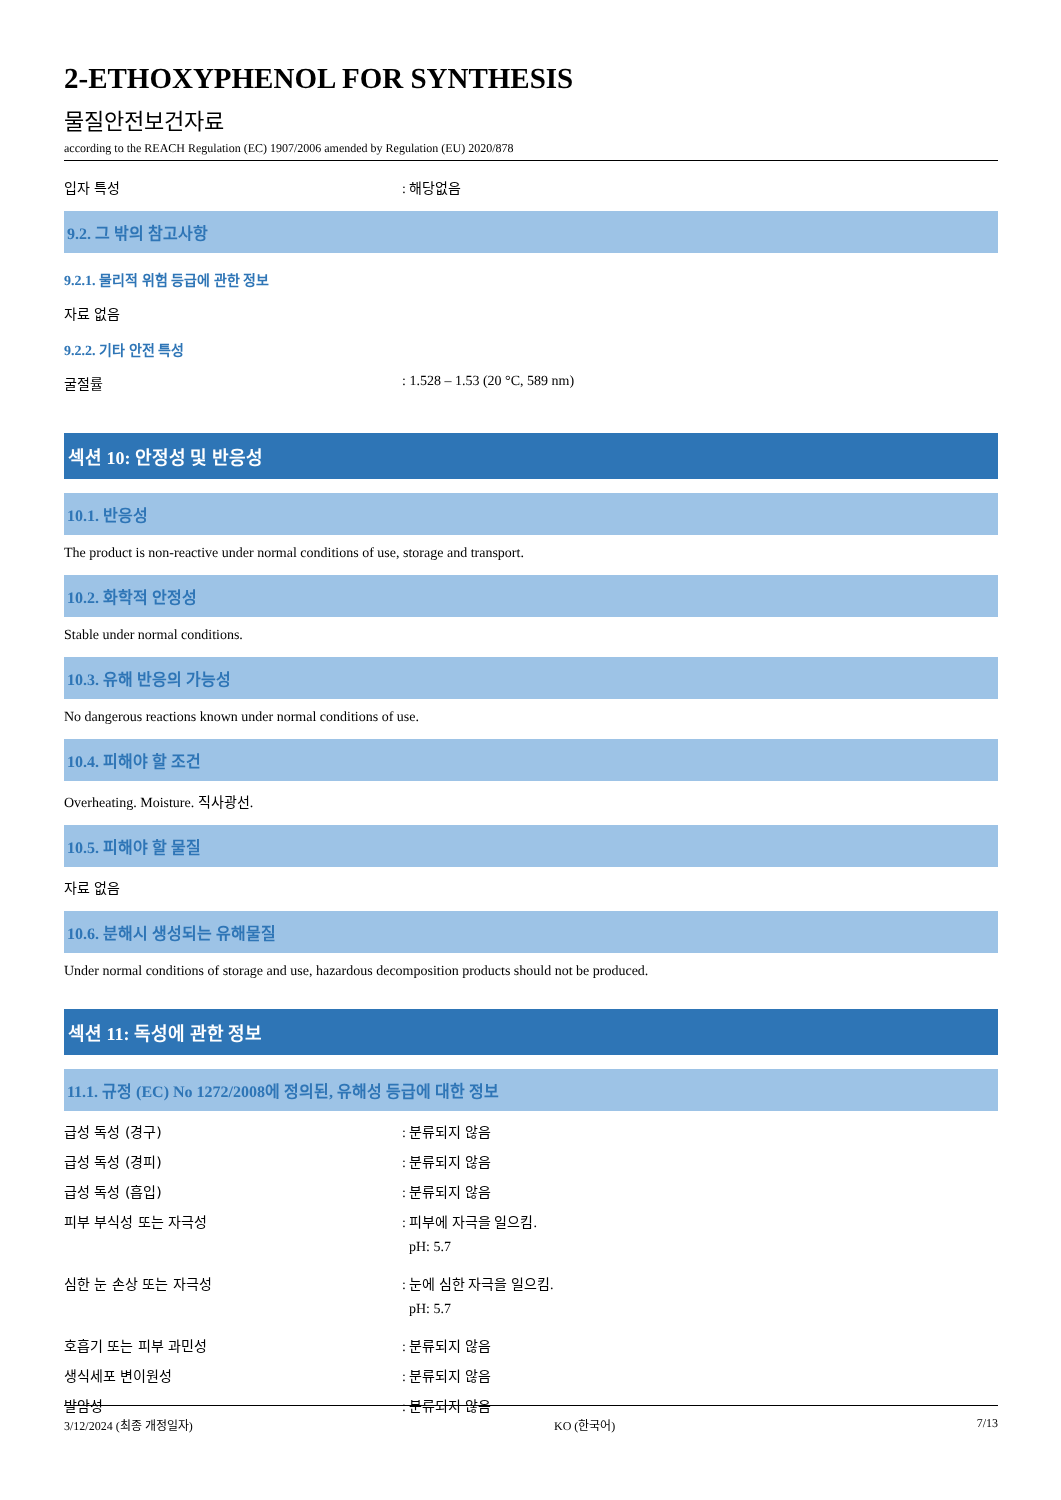2-ETHOXYPHENOL FOR SYNTHESIS
물질안전보건자료
according to the REACH Regulation (EC) 1907/2006 amended by Regulation (EU) 2020/878
입자 특성 : 해당없음
9.2. 그 밖의 참고사항
9.2.1. 물리적 위험 등급에 관한 정보
자료 없음
9.2.2. 기타 안전 특성
굴절률 : 1.528 – 1.53 (20 °C, 589 nm)
섹션 10: 안정성 및 반응성
10.1. 반응성
The product is non-reactive under normal conditions of use, storage and transport.
10.2. 화학적 안정성
Stable under normal conditions.
10.3. 유해 반응의 가능성
No dangerous reactions known under normal conditions of use.
10.4. 피해야 할 조건
Overheating. Moisture. 직사광선.
10.5. 피해야 할 물질
자료 없음
10.6. 분해시 생성되는 유해물질
Under normal conditions of storage and use, hazardous decomposition products should not be produced.
섹션 11: 독성에 관한 정보
11.1. 규정 (EC) No 1272/2008에 정의된, 유해성 등급에 대한 정보
급성 독성 (경구) : 분류되지 않음
급성 독성 (경피) : 분류되지 않음
급성 독성 (흡입) : 분류되지 않음
피부 부식성 또는 자극성 : 피부에 자극을 일으킴.
pH: 5.7
심한 눈 손상 또는 자극성 : 눈에 심한 자극을 일으킴.
pH: 5.7
호흡기 또는 피부 과민성 : 분류되지 않음
생식세포 변이원성 : 분류되지 않음
발암성 : 분류되지 않음
3/12/2024 (최종 개정일자) KO (한국어) 7/13